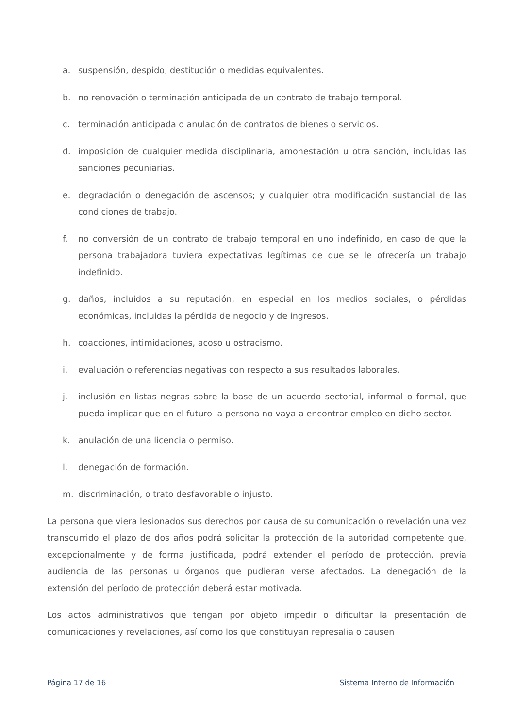a. suspensión, despido, destitución o medidas equivalentes.
b. no renovación o terminación anticipada de un contrato de trabajo temporal.
c. terminación anticipada o anulación de contratos de bienes o servicios.
d. imposición de cualquier medida disciplinaria, amonestación u otra sanción, incluidas las sanciones pecuniarias.
e. degradación o denegación de ascensos; y cualquier otra modificación sustancial de las condiciones de trabajo.
f. no conversión de un contrato de trabajo temporal en uno indefinido, en caso de que la persona trabajadora tuviera expectativas legítimas de que se le ofrecería un trabajo indefinido.
g. daños, incluidos a su reputación, en especial en los medios sociales, o pérdidas económicas, incluidas la pérdida de negocio y de ingresos.
h. coacciones, intimidaciones, acoso u ostracismo.
i. evaluación o referencias negativas con respecto a sus resultados laborales.
j. inclusión en listas negras sobre la base de un acuerdo sectorial, informal o formal, que pueda implicar que en el futuro la persona no vaya a encontrar empleo en dicho sector.
k. anulación de una licencia o permiso.
l. denegación de formación.
m. discriminación, o trato desfavorable o injusto.
La persona que viera lesionados sus derechos por causa de su comunicación o revelación una vez transcurrido el plazo de dos años podrá solicitar la protección de la autoridad competente que, excepcionalmente y de forma justificada, podrá extender el período de protección, previa audiencia de las personas u órganos que pudieran verse afectados. La denegación de la extensión del período de protección deberá estar motivada.
Los actos administrativos que tengan por objeto impedir o dificultar la presentación de comunicaciones y revelaciones, así como los que constituyan represalia o causen
Página 17 de 16 Sistema Interno de Información